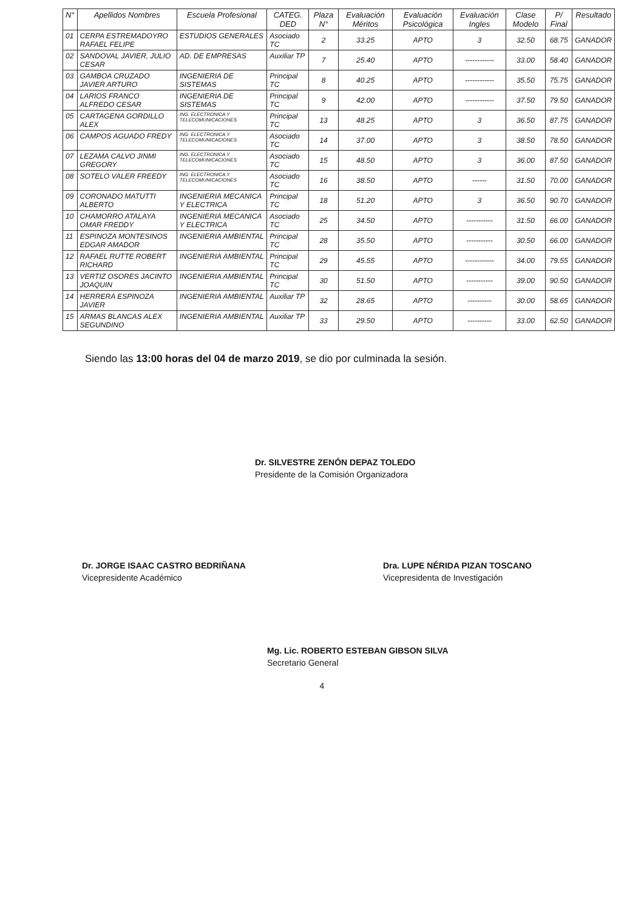| N° | Apellidos Nombres | Escuela Profesional | CATEG. DED | Plaza N° | Evaluación Méritos | Evaluación Psicológica | Evaluación Ingles | Clase Modelo | P/ Final | Resultado |
| --- | --- | --- | --- | --- | --- | --- | --- | --- | --- | --- |
| 01 | CERPA ESTREMADOYRO RAFAEL FELIPE | ESTUDIOS GENERALES | Asociado TC | 2 | 33.25 | APTO | 3 | 32.50 | 68.75 | GANADOR |
| 02 | SANDOVAL JAVIER, JULIO CESAR | AD. DE EMPRESAS | Auxiliar TP | 7 | 25.40 | APTO | ------------ | 33.00 | 58.40 | GANADOR |
| 03 | GAMBOA CRUZADO JAVIER ARTURO | INGENIERIA DE SISTEMAS | Principal TC | 8 | 40.25 | APTO | ------------ | 35.50 | 75.75 | GANADOR |
| 04 | LARIOS FRANCO ALFREDO CESAR | INGENIERIA DE SISTEMAS | Principal TC | 9 | 42.00 | APTO | ------------ | 37.50 | 79.50 | GANADOR |
| 05 | CARTAGENA GORDILLO ALEX | ING. ELECTRONICA Y TELECOMUNICACIONES | Principal TC | 13 | 48.25 | APTO | 3 | 36.50 | 87.75 | GANADOR |
| 06 | CAMPOS AGUADO FREDY | ING. ELECTRONICA Y TELECOMUNICACIONES | Asociado TC | 14 | 37.00 | APTO | 3 | 38.50 | 78.50 | GANADOR |
| 07 | LEZAMA CALVO JINMI GREGORY | ING. ELECTRONICA Y TELECOMUNICACIONES | Asociado TC | 15 | 48.50 | APTO | 3 | 36.00 | 87.50 | GANADOR |
| 08 | SOTELO VALER FREEDY | ING. ELECTRONICA Y TELECOMUNICACIONES | Asociado TC | 16 | 38.50 | APTO | ------ | 31.50 | 70.00 | GANADOR |
| 09 | CORONADO MATUTTI ALBERTO | INGENIERIA MECANICA Y ELECTRICA | Principal TC | 18 | 51.20 | APTO | 3 | 36.50 | 90.70 | GANADOR |
| 10 | CHAMORRO ATALAYA OMAR FREDDY | INGENIERIA MECANICA Y ELECTRICA | Asociado TC | 25 | 34.50 | APTO | ----------- | 31.50 | 66.00 | GANADOR |
| 11 | ESPINOZA MONTESINOS EDGAR AMADOR | INGENIERIA AMBIENTAL | Principal TC | 28 | 35.50 | APTO | ----------- | 30.50 | 66.00 | GANADOR |
| 12 | RAFAEL RUTTE ROBERT RICHARD | INGENIERIA AMBIENTAL | Principal TC | 29 | 45.55 | APTO | ------------ | 34.00 | 79.55 | GANADOR |
| 13 | VERTIZ OSORES JACINTO JOAQUIN | INGENIERIA AMBIENTAL | Principal TC | 30 | 51.50 | APTO | ----------- | 39.00 | 90.50 | GANADOR |
| 14 | HERRERA ESPINOZA JAVIER | INGENIERIA AMBIENTAL | Auxiliar TP | 32 | 28.65 | APTO | ---------- | 30.00 | 58.65 | GANADOR |
| 15 | ARMAS BLANCAS ALEX SEGUNDINO | INGENIERIA AMBIENTAL | Auxiliar TP | 33 | 29.50 | APTO | ---------- | 33.00 | 62.50 | GANADOR |
Siendo las 13:00 horas del 04 de marzo 2019, se dio por culminada la sesión.
Dr. SILVESTRE ZENÓN DEPAZ TOLEDO
Presidente de la Comisión Organizadora
Dr. JORGE ISAAC CASTRO BEDRIÑANA
Vicepresidente Académico
Dra. LUPE NÉRIDA PIZAN TOSCANO
Vicepresidenta de Investigación
Mg. Lic. ROBERTO ESTEBAN GIBSON SILVA
Secretario General
4